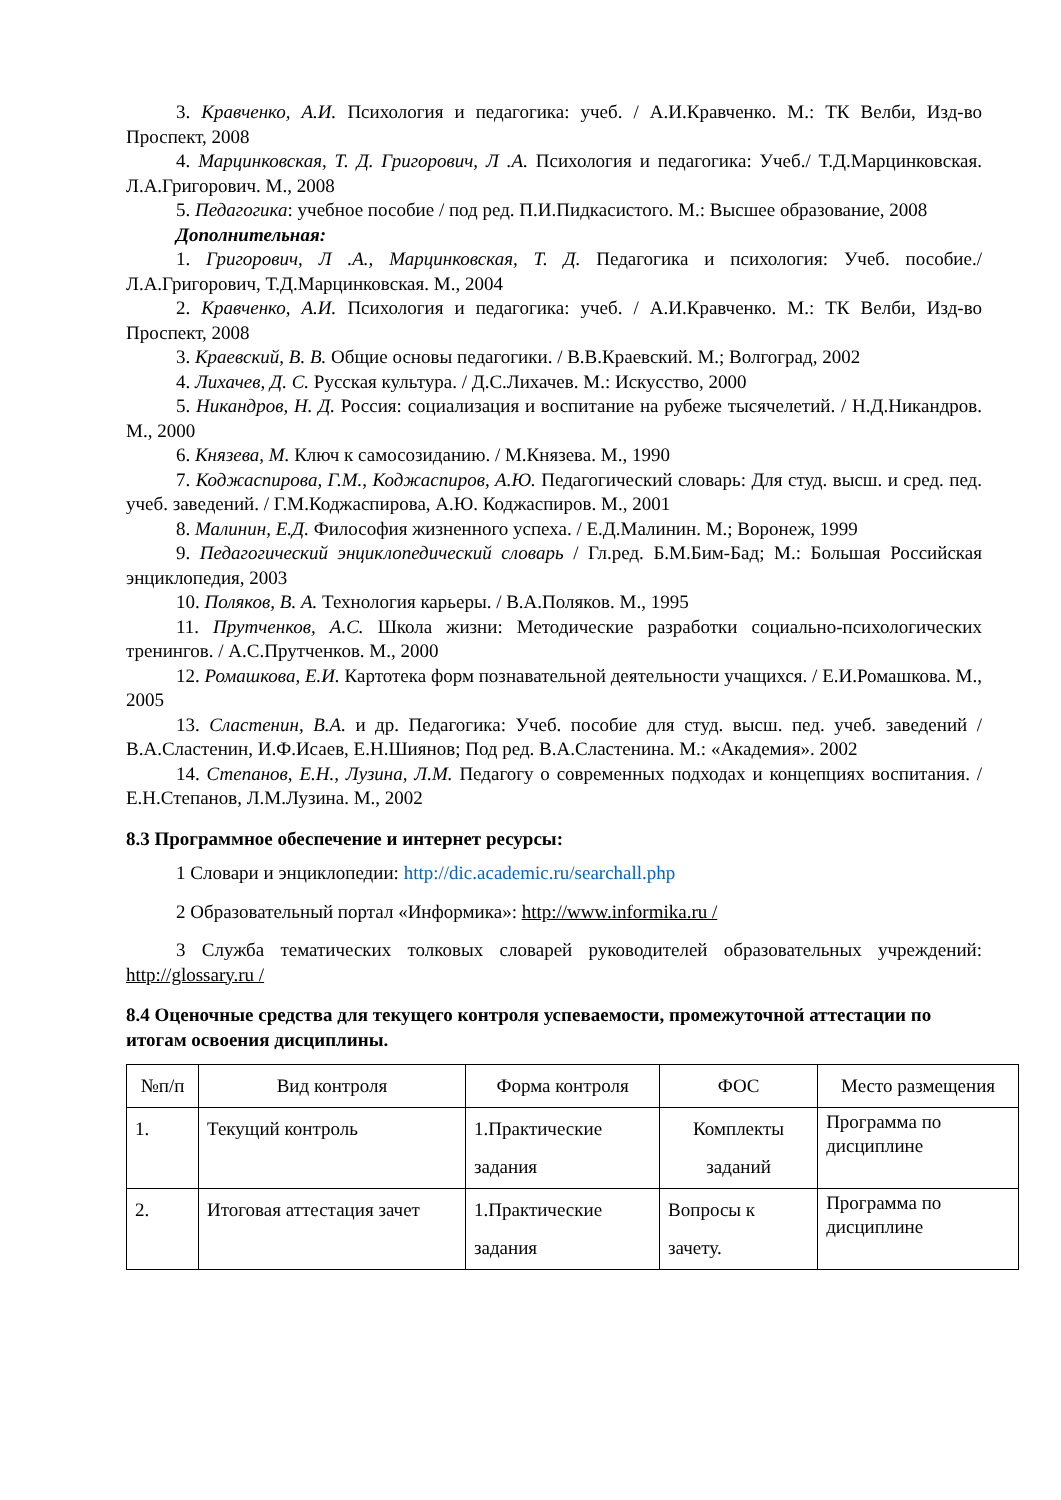3. Кравченко, А.И. Психология и педагогика: учеб. / А.И.Кравченко. М.: ТК Велби, Изд-во Проспект, 2008
4. Марцинковская, Т. Д. Григорович, Л .А. Психология и педагогика: Учеб./ Т.Д.Марцинковская. Л.А.Григорович. М., 2008
5. Педагогика: учебное пособие / под ред. П.И.Пидкасистого. М.: Высшее образование, 2008
Дополнительная:
1. Григорович, Л .А., Марцинковская, Т. Д. Педагогика и психология: Учеб. пособие./ Л.А.Григорович, Т.Д.Марцинковская. М., 2004
2. Кравченко, А.И. Психология и педагогика: учеб. / А.И.Кравченко. М.: ТК Велби, Изд-во Проспект, 2008
3. Краевский, В. В. Общие основы педагогики. / В.В.Краевский. М.; Волгоград, 2002
4. Лихачев, Д. С. Русская культура. / Д.С.Лихачев. М.: Искусство, 2000
5. Никандров, Н. Д. Россия: социализация и воспитание на рубеже тысячелетий. / Н.Д.Никандров. М., 2000
6. Князева, М. Ключ к самосозиданию. / М.Князева. М., 1990
7. Коджаспирова, Г.М., Коджаспиров, А.Ю. Педагогический словарь: Для студ. высш. и сред. пед. учеб. заведений. / Г.М.Коджаспирова, А.Ю. Коджаспиров. М., 2001
8. Малинин, Е.Д. Философия жизненного успеха. / Е.Д.Малинин. М.; Воронеж, 1999
9. Педагогический энциклопедический словарь / Гл.ред. Б.М.Бим-Бад; М.: Большая Российская энциклопедия, 2003
10. Поляков, В. А. Технология карьеры. / В.А.Поляков. М., 1995
11. Прутченков, А.С. Школа жизни: Методические разработки социально-психологических тренингов. / А.С.Прутченков. М., 2000
12. Ромашкова, Е.И. Картотека форм познавательной деятельности учащихся. / Е.И.Ромашкова. М., 2005
13. Сластенин, В.А. и др. Педагогика: Учеб. пособие для студ. высш. пед. учеб. заведений / В.А.Сластенин, И.Ф.Исаев, Е.Н.Шиянов; Под ред. В.А.Сластенина. М.: «Академия». 2002
14. Степанов, Е.Н., Лузина, Л.М. Педагогу о современных подходах и концепциях воспитания. / Е.Н.Степанов, Л.М.Лузина. М., 2002
8.3 Программное обеспечение и интернет ресурсы:
1 Словари и энциклопедии: http://dic.academic.ru/searchall.php
2 Образовательный портал «Информика»: http://www.informika.ru /
3 Служба тематических толковых словарей руководителей образовательных учреждений: http://glossary.ru /
8.4 Оценочные средства для текущего контроля успеваемости, промежуточной аттестации по итогам освоения дисциплины.
| №п/п | Вид контроля | Форма контроля | ФОС | Место размещения |
| --- | --- | --- | --- | --- |
| 1. | Текущий контроль | 1.Практические задания | Комплекты заданий | Программа по дисциплине |
| 2. | Итоговая аттестация зачет | 1.Практические задания | Вопросы к зачету. | Программа по дисциплине |